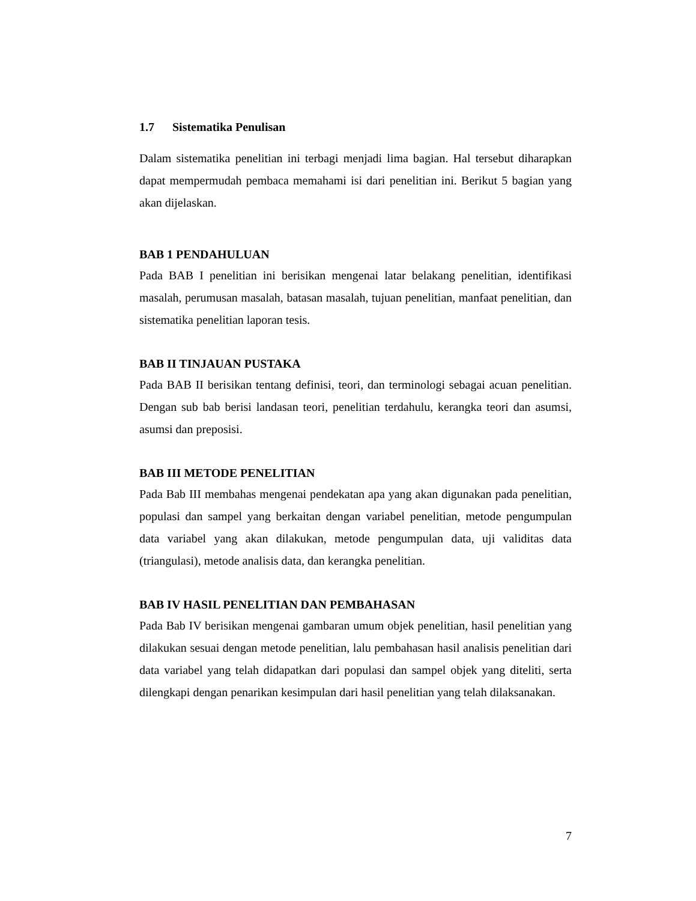1.7 Sistematika Penulisan
Dalam sistematika penelitian ini terbagi menjadi lima bagian. Hal tersebut diharapkan dapat mempermudah pembaca memahami isi dari penelitian ini. Berikut 5 bagian yang akan dijelaskan.
BAB 1 PENDAHULUAN
Pada BAB I penelitian ini berisikan mengenai latar belakang penelitian, identifikasi masalah, perumusan masalah, batasan masalah, tujuan penelitian, manfaat penelitian, dan sistematika penelitian laporan tesis.
BAB II TINJAUAN PUSTAKA
Pada BAB II berisikan tentang definisi, teori, dan terminologi sebagai acuan penelitian. Dengan sub bab berisi landasan teori, penelitian terdahulu, kerangka teori dan asumsi, asumsi dan preposisi.
BAB III METODE PENELITIAN
Pada Bab III membahas mengenai pendekatan apa yang akan digunakan pada penelitian, populasi dan sampel yang berkaitan dengan variabel penelitian, metode pengumpulan data variabel yang akan dilakukan, metode pengumpulan data, uji validitas data (triangulasi), metode analisis data, dan kerangka penelitian.
BAB IV HASIL PENELITIAN DAN PEMBAHASAN
Pada Bab IV berisikan mengenai gambaran umum objek penelitian, hasil penelitian yang dilakukan sesuai dengan metode penelitian, lalu pembahasan hasil analisis penelitian dari data variabel yang telah didapatkan dari populasi dan sampel objek yang diteliti, serta dilengkapi dengan penarikan kesimpulan dari hasil penelitian yang telah dilaksanakan.
7